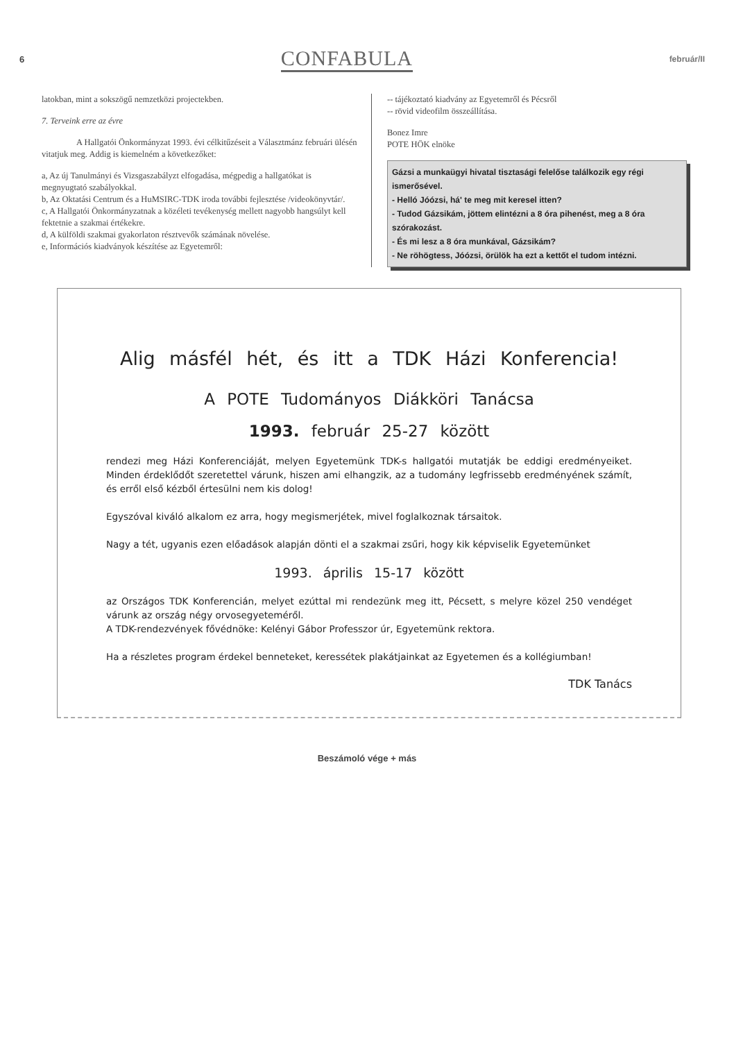6 CONFABULA február/II
latokban, mint a sokszögű nemzetközi projectekben.
7. Terveink erre az évre
    A Hallgatói Önkormányzat 1993. évi célkitűzéseit a Választmánz februári ülésén vitatjuk meg. Addig is kiemelném a következőket:
a, Az új Tanulmányi és Vizsgaszabályzt elfogadása, mégpedig a hallgatókat is megnyugtató szabályokkal.
b, Az Oktatási Centrum és a HuMSIRC-TDK iroda további fejlesztése /videokönyvtár/.
c, A Hallgatói Önkormányzatnak a közéleti tevékenység mellett nagyobb hangsúlyt kell fektetnie a szakmai értékekre.
d, A külföldi szakmai gyakorlaton résztvevők számának növelése.
e, Információs kiadványok készítése az Egyetemről:
-- tájékoztató kiadvány az Egyetemről és Pécsről
-- rövid videofilm összeállítása.
Bonez Imre
POTE HÖK elnöke
Gázsi a munkaügyi hivatal tisztasági felelőse találkozik egy régi ismerősével.
- Helló Jóózsi, há' te meg mit keresel itten?
- Tudod Gázsikám, jöttem elintézni a 8 óra pihenést, meg a 8 óra szórakozást.
- És mi lesz a 8 óra munkával, Gázsikám?
- Ne röhögtess, Jóózsi, örülök ha ezt a kettőt el tudom intézni.
Alig másfél hét, és itt a TDK Házi Konferencia!
A POTE Tudományos Diákköri Tanácsa
1993. február 25-27 között
rendezi meg Házi Konferenciáját, melyen Egyetemünk TDK-s hallgatói mutatják be eddigi eredményeiket. Minden érdeklődőt szeretettel várunk, hiszen ami elhangzik, az a tudomány legfrissebb eredményének számít, és erről első kézből értesülni nem kis dolog!
Egyszóval kiváló alkalom ez arra, hogy megismerjétek, mivel foglalkoznak társaitok.
Nagy a tét, ugyanis ezen előadások alapján dönti el a szakmai zsűri, hogy kik képviselik Egyetemünket
1993. április 15-17 között
az Országos TDK Konferencián, melyet ezúttal mi rendezünk meg itt, Pécsett, s melyre közel 250 vendéget várunk az ország négy orvosegyeteméről.
A TDK-rendezvények fővédnöke: Kelényi Gábor Professzor úr, Egyetemünk rektora.
Ha a részletes program érdekel benneteket, keressétek plakátjainkat az Egyetemen és a kollégiumban!
TDK Tanács
Beszámoló vége + más